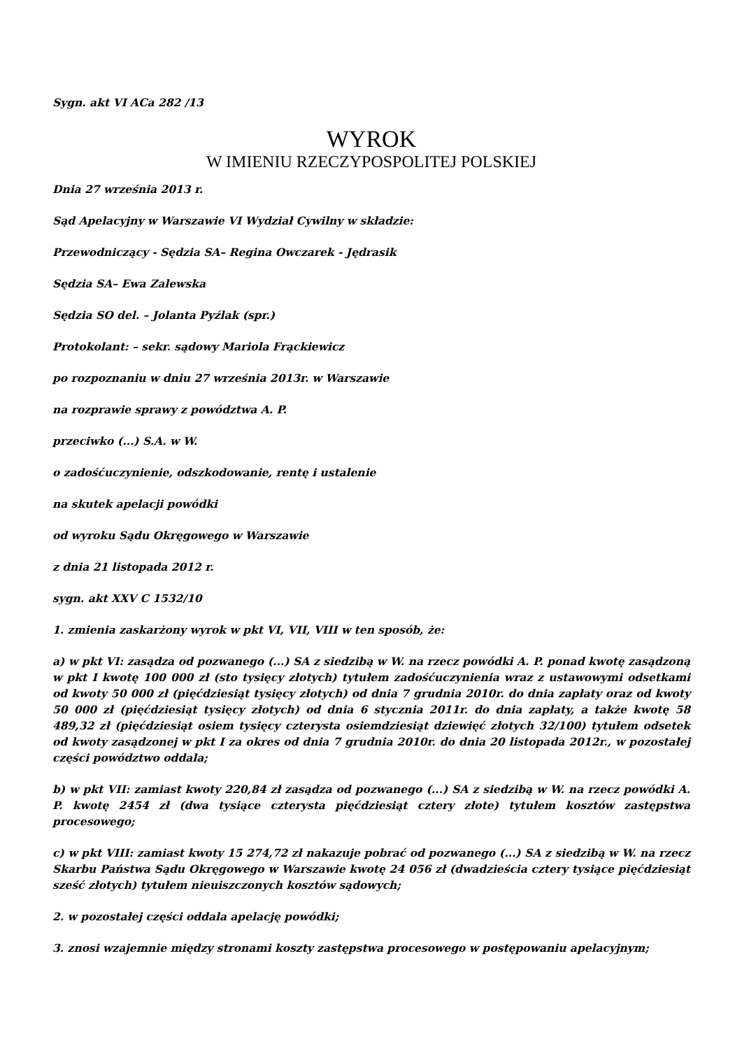Sygn. akt VI ACa 282 /13
WYROK
W IMIENIU RZECZYPOSPOLITEJ POLSKIEJ
Dnia 27 września 2013 r.
Sąd Apelacyjny w Warszawie VI Wydział Cywilny w składzie:
Przewodniczący - Sędzia SA– Regina Owczarek - Jędrasik
Sędzia SA– Ewa Zalewska
Sędzia SO del. – Jolanta Pyźlak (spr.)
Protokolant: – sekr. sądowy Mariola Frąckiewicz
po rozpoznaniu w dniu 27 września 2013r. w Warszawie
na rozprawie sprawy z powództwa A. P.
przeciwko (...) S.A. w W.
o zadośćuczynienie, odszkodowanie, rentę i ustalenie
na skutek apelacji powódki
od wyroku Sądu Okręgowego w Warszawie
z dnia 21 listopada 2012 r.
sygn. akt XXV C 1532/10
1. zmienia zaskarżony wyrok w pkt VI, VII, VIII w ten sposób, że:
a) w pkt VI: zasądza od pozwanego (...) SA z siedzibą w W. na rzecz powódki A. P. ponad kwotę zasądzoną w pkt I kwotę 100 000 zł (sto tysięcy złotych) tytułem zadośćuczynienia wraz z ustawowymi odsetkami od kwoty 50 000 zł (pięćdziesiąt tysięcy złotych) od dnia 7 grudnia 2010r. do dnia zapłaty oraz od kwoty 50 000 zł (pięćdziesiąt tysięcy złotych) od dnia 6 stycznia 2011r. do dnia zapłaty, a także kwotę 58 489,32 zł (pięćdziesiąt osiem tysięcy czterysta osiemdziesiąt dziewięć złotych 32/100) tytułem odsetek od kwoty zasądzonej w pkt I za okres od dnia 7 grudnia 2010r. do dnia 20 listopada 2012r., w pozostałej części powództwo oddala;
b) w pkt VII: zamiast kwoty 220,84 zł zasądza od pozwanego (...) SA z siedzibą w W. na rzecz powódki A. P. kwotę 2454 zł (dwa tysiące czterysta pięćdziesiąt cztery złote) tytułem kosztów zastępstwa procesowego;
c) w pkt VIII: zamiast kwoty 15 274,72 zł nakazuje pobrać od pozwanego (...) SA z siedzibą w W. na rzecz Skarbu Państwa Sądu Okręgowego w Warszawie kwotę 24 056 zł (dwadzieścia cztery tysiące pięćdziesiąt sześć złotych) tytułem nieuiszczonych kosztów sądowych;
2. w pozostałej części oddala apelację powódki;
3. znosi wzajemnie między stronami koszty zastępstwa procesowego w postępowaniu apelacyjnym;